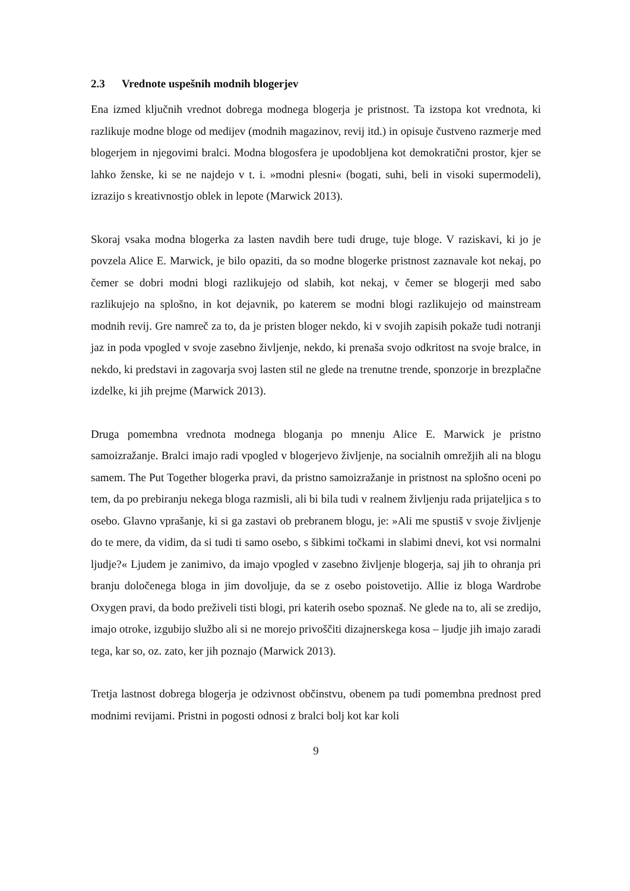2.3 Vrednote uspešnih modnih blogerjev
Ena izmed ključnih vrednot dobrega modnega blogerja je pristnost. Ta izstopa kot vrednota, ki razlikuje modne bloge od medijev (modnih magazinov, revij itd.) in opisuje čustveno razmerje med blogerjem in njegovimi bralci. Modna blogosfera je upodobljena kot demokratični prostor, kjer se lahko ženske, ki se ne najdejo v t. i. »modni plesni« (bogati, suhi, beli in visoki supermodeli), izrazijo s kreativnostjo oblek in lepote (Marwick 2013).
Skoraj vsaka modna blogerka za lasten navdih bere tudi druge, tuje bloge. V raziskavi, ki jo je povzela Alice E. Marwick, je bilo opaziti, da so modne blogerke pristnost zaznavale kot nekaj, po čemer se dobri modni blogi razlikujejo od slabih, kot nekaj, v čemer se blogerji med sabo razlikujejo na splošno, in kot dejavnik, po katerem se modni blogi razlikujejo od mainstream modnih revij. Gre namreč za to, da je pristen bloger nekdo, ki v svojih zapisih pokaže tudi notranji jaz in poda vpogled v svoje zasebno življenje, nekdo, ki prenaša svojo odkritost na svoje bralce, in nekdo, ki predstavi in zagovarja svoj lasten stil ne glede na trenutne trende, sponzorje in brezplačne izdelke, ki jih prejme (Marwick 2013).
Druga pomembna vrednota modnega bloganja po mnenju Alice E. Marwick je pristno samoizražanje. Bralci imajo radi vpogled v blogerjevo življenje, na socialnih omrežjih ali na blogu samem. The Put Together blogerka pravi, da pristno samoizražanje in pristnost na splošno oceni po tem, da po prebiranju nekega bloga razmisli, ali bi bila tudi v realnem življenju rada prijateljica s to osebo. Glavno vprašanje, ki si ga zastavi ob prebranem blogu, je: »Ali me spustiš v svoje življenje do te mere, da vidim, da si tudi ti samo osebo, s šibkimi točkami in slabimi dnevi, kot vsi normalni ljudje?« Ljudem je zanimivo, da imajo vpogled v zasebno življenje blogerja, saj jih to ohranja pri branju določenega bloga in jim dovoljuje, da se z osebo poistovetijo. Allie iz bloga Wardrobe Oxygen pravi, da bodo preživeli tisti blogi, pri katerih osebo spoznaš. Ne glede na to, ali se zredijo, imajo otroke, izgubijo službo ali si ne morejo privoščiti dizajnerskega kosa – ljudje jih imajo zaradi tega, kar so, oz. zato, ker jih poznajo (Marwick 2013).
Tretja lastnost dobrega blogerja je odzivnost občinstvu, obenem pa tudi pomembna prednost pred modnimi revijami. Pristni in pogosti odnosi z bralci bolj kot kar koli
9